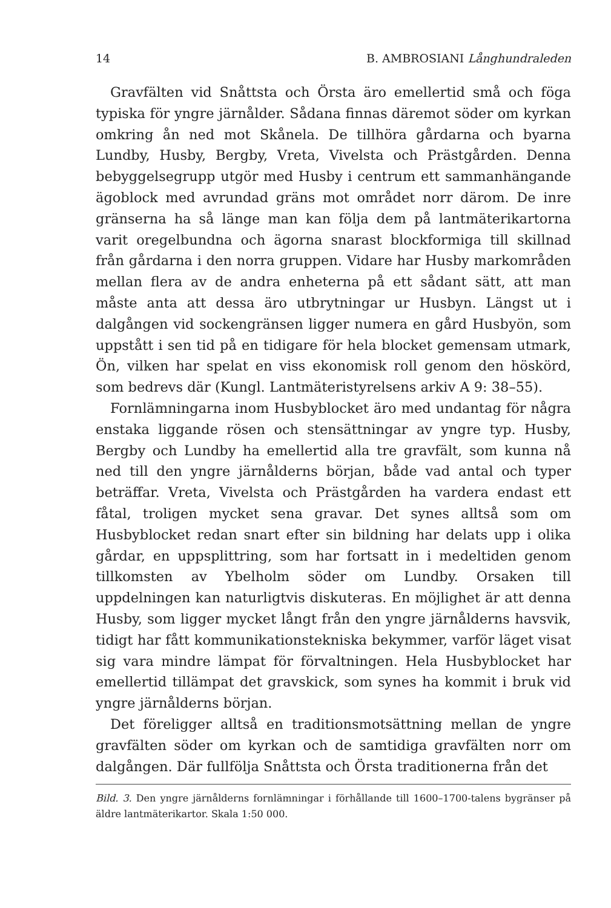14 B. AMBROSIANI Långhundraleden
Gravfälten vid Snåttsta och Örsta äro emellertid små och föga typiska för yngre järnålder. Sådana finnas däremot söder om kyrkan omkring ån ned mot Skånela. De tillhöra gårdarna och byarna Lundby, Husby, Bergby, Vreta, Vivelsta och Prästgården. Denna bebyggelsegrupp utgör med Husby i centrum ett sammanhängande ägoblock med avrundad gräns mot området norr därom. De inre gränserna ha så länge man kan följa dem på lantmäterikartorna varit oregelbundna och ägorna snarast blockformiga till skillnad från gårdarna i den norra gruppen. Vidare har Husby markområden mellan flera av de andra enheterna på ett sådant sätt, att man måste anta att dessa äro utbrytningar ur Husbyn. Längst ut i dalgången vid sockengränsen ligger numera en gård Husbyön, som uppstått i sen tid på en tidigare för hela blocket gemensam utmark, Ön, vilken har spelat en viss ekonomisk roll genom den höskörd, som bedrevs där (Kungl. Lantmäteristyrelsens arkiv A 9: 38–55).
Fornlämningarna inom Husbyblocket äro med undantag för några enstaka liggande rösen och stensättningar av yngre typ. Husby, Bergby och Lundby ha emellertid alla tre gravfält, som kunna nå ned till den yngre järnålderns början, både vad antal och typer beträffar. Vreta, Vivelsta och Prästgården ha vardera endast ett fåtal, troligen mycket sena gravar. Det synes alltså som om Husbyblocket redan snart efter sin bildning har delats upp i olika gårdar, en uppsplittring, som har fortsatt in i medeltiden genom tillkomsten av Ybelholm söder om Lundby. Orsaken till uppdelningen kan naturligtvis diskuteras. En möjlighet är att denna Husby, som ligger mycket långt från den yngre järnålderns havsvik, tidigt har fått kommunikationstekniska bekymmer, varför läget visat sig vara mindre lämpat för förvaltningen. Hela Husbyblocket har emellertid tillämpat det gravskick, som synes ha kommit i bruk vid yngre järnålderns början.
Det föreligger alltså en traditionsmotsättning mellan de yngre gravfälten söder om kyrkan och de samtidiga gravfälten norr om dalgången. Där fullfölja Snåttsta och Örsta traditionerna från det
Bild. 3. Den yngre järnålderns fornlämningar i förhållande till 1600–1700-talens bygränser på äldre lantmäterikartor. Skala 1:50 000.